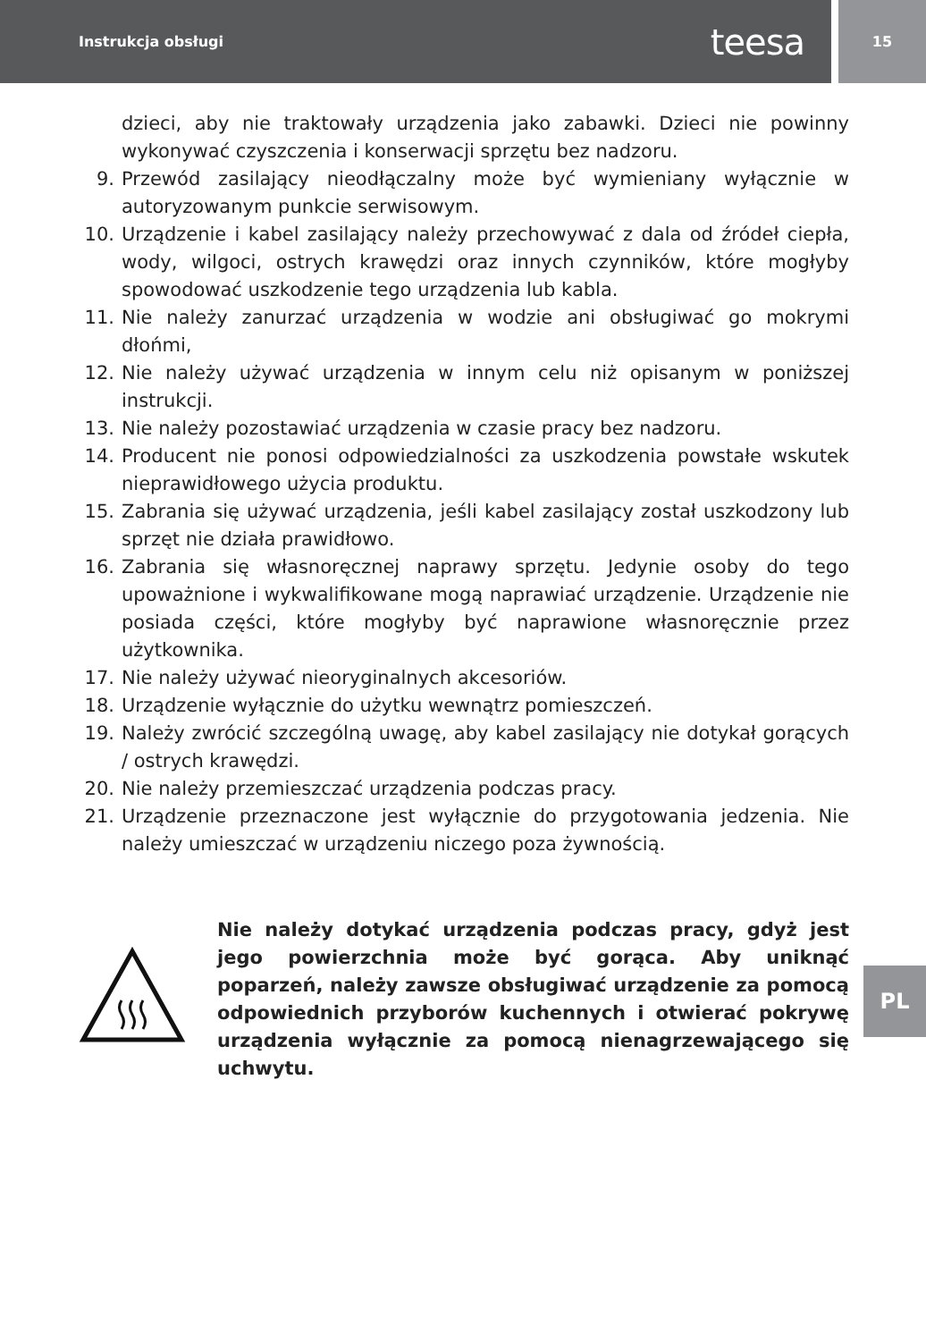Instrukcja obsługi teesa
15
dzieci, aby nie traktowały urządzenia jako zabawki. Dzieci nie powinny wykonywać czyszczenia i konserwacji sprzętu bez nadzoru.
9. Przewód zasilający nieodłączalny może być wymieniany wyłącznie w autoryzowanym punkcie serwisowym.
10. Urządzenie i kabel zasilający należy przechowywać z dala od źródeł ciepła, wody, wilgoci, ostrych krawędzi oraz innych czynników, które mogłyby spowodować uszkodzenie tego urządzenia lub kabla.
11. Nie należy zanurzać urządzenia w wodzie ani obsługiwać go mokrymi dłońmi,
12. Nie należy używać urządzenia w innym celu niż opisanym w poniższej instrukcji.
13. Nie należy pozostawiać urządzenia w czasie pracy bez nadzoru.
14. Producent nie ponosi odpowiedzialności za uszkodzenia powstałe wskutek nieprawidłowego użycia produktu.
15. Zabrania się używać urządzenia, jeśli kabel zasilający został uszkodzony lub sprzęt nie działa prawidłowo.
16. Zabrania się własnoręcznej naprawy sprzętu. Jedynie osoby do tego upoważnione i wykwalifikowane mogą naprawiać urządzenie. Urządzenie nie posiada części, które mogłyby być naprawione własnoręcznie przez użytkownika.
17. Nie należy używać nieoryginalnych akcesoriów.
18. Urządzenie wyłącznie do użytku wewnątrz pomieszczeń.
19. Należy zwrócić szczególną uwagę, aby kabel zasilający nie dotykał gorących / ostrych krawędzi.
20. Nie należy przemieszczać urządzenia podczas pracy.
21. Urządzenie przeznaczone jest wyłącznie do przygotowania jedzenia. Nie należy umieszczać w urządzeniu niczego poza żywnością.
Nie należy dotykać urządzenia podczas pracy, gdyż jest jego powierzchnia może być gorąca. Aby uniknąć poparzeń, należy zawsze obsługiwać urządzenie za pomocą odpowiednich przyborów kuchennych i otwierać pokrywę urządzenia wyłącznie za pomocą nienagrzewającego się uchwytu.
PL